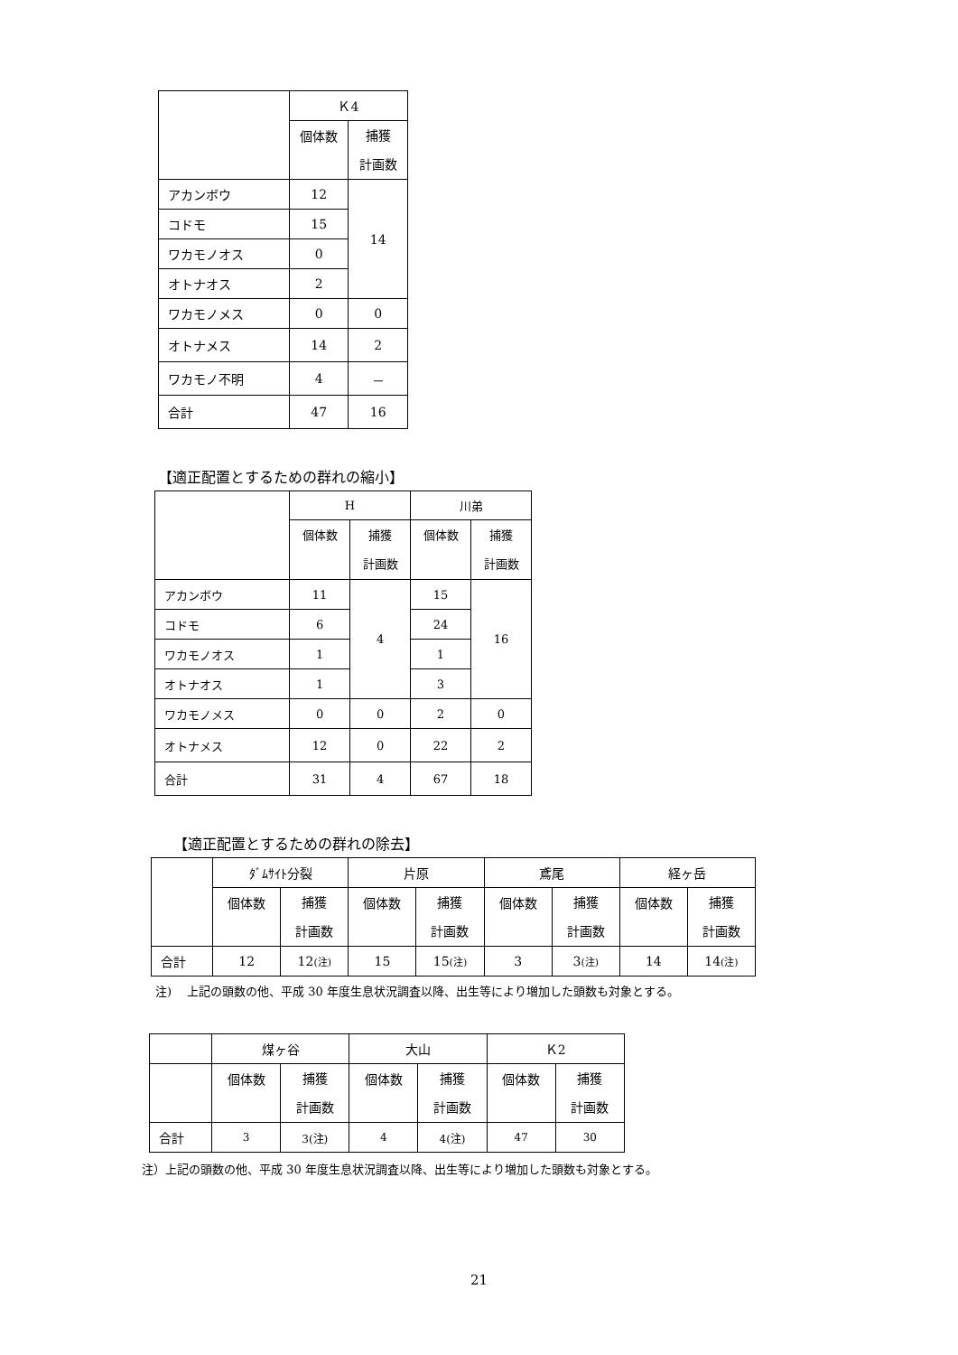| | Ｋ4 | |
| --- | --- | --- |
| | 個体数 | 捕獲 計画数 |
| アカンボウ | 12 | 14 |
| コドモ | 15 | |
| ワカモノオス | 0 | |
| オトナオス | 2 | |
| ワカモノメス | 0 | 0 |
| オトナメス | 14 | 2 |
| ワカモノ不明 | 4 | － |
| 合計 | 47 | 16 |
【適正配置とするための群れの縮小】
| | H | | 川弟 | |
| --- | --- | --- | --- | --- |
| | 個体数 | 捕獲 計画数 | 個体数 | 捕獲 計画数 |
| アカンボウ | 11 | 4 | 15 | 16 |
| コドモ | 6 | | 24 | |
| ワカモノオス | 1 | | 1 | |
| オトナオス | 1 | | 3 | |
| ワカモノメス | 0 | 0 | 2 | 0 |
| オトナメス | 12 | 0 | 22 | 2 |
| 合計 | 31 | 4 | 67 | 18 |
【適正配置とするための群れの除去】
| | ﾀﾞﾑｻｲﾄ分裂 | | 片原 | | 鳶尾 | | 経ヶ岳 | |
| --- | --- | --- | --- | --- | --- | --- | --- | --- |
| | 個体数 | 捕獲 計画数 | 個体数 | 捕獲 計画数 | 個体数 | 捕獲 計画数 | 個体数 | 捕獲 計画数 |
| 合計 | 12 | 12 (注) | 15 | 15 (注) | 3 | 3 (注) | 14 | 14 (注) |
注)　 上記の頭数の他、平成 30 年度生息状況調査以降、出生等により増加した頭数も対象とする。
| | 煤ヶ谷 | | 大山 | | Ｋ2 | |
| --- | --- | --- | --- | --- | --- | --- |
| | 個体数 | 捕獲 計画数 | 個体数 | 捕獲 計画数 | 個体数 | 捕獲 計画数 |
| 合計 | 3 | 3(注) | 4 | 4(注) | 47 | 30 |
注）上記の頭数の他、平成 30 年度生息状況調査以降、出生等により増加した頭数も対象とする。
21